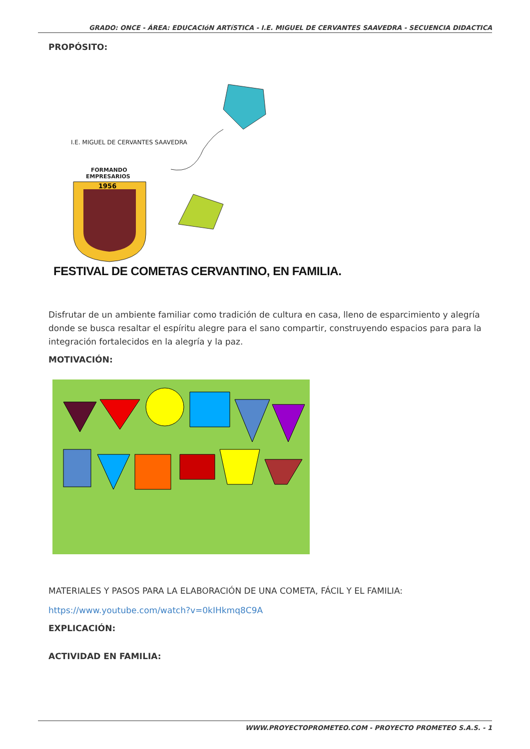GRADO: ONCE - ÁREA: EDUCACIóN ARTíSTICA - I.E. MIGUEL DE CERVANTES SAAVEDRA - SECUENCIA DIDACTICA
PROPÓSITO:
I.E. MIGUEL DE CERVANTES SAAVEDRA
FORMANDO
EMPRESARIOS
1956
FESTIVAL DE COMETAS CERVANTINO, EN FAMILIA.
Disfrutar de un ambiente familiar como tradición de cultura en casa, lleno de esparcimiento y alegría donde se busca resaltar el espíritu alegre para el sano compartir, construyendo espacios para para la integración fortalecidos en la alegría y la paz.
MOTIVACIÓN:
MATERIALES Y PASOS PARA LA ELABORACIÓN DE UNA COMETA, FÁCIL Y EL FAMILIA:
https://www.youtube.com/watch?v=0kIHkmq8C9A
EXPLICACIÓN:
ACTIVIDAD EN FAMILIA:
WWW.PROYECTOPROMETEO.COM - PROYECTO PROMETEO S.A.S. - 1